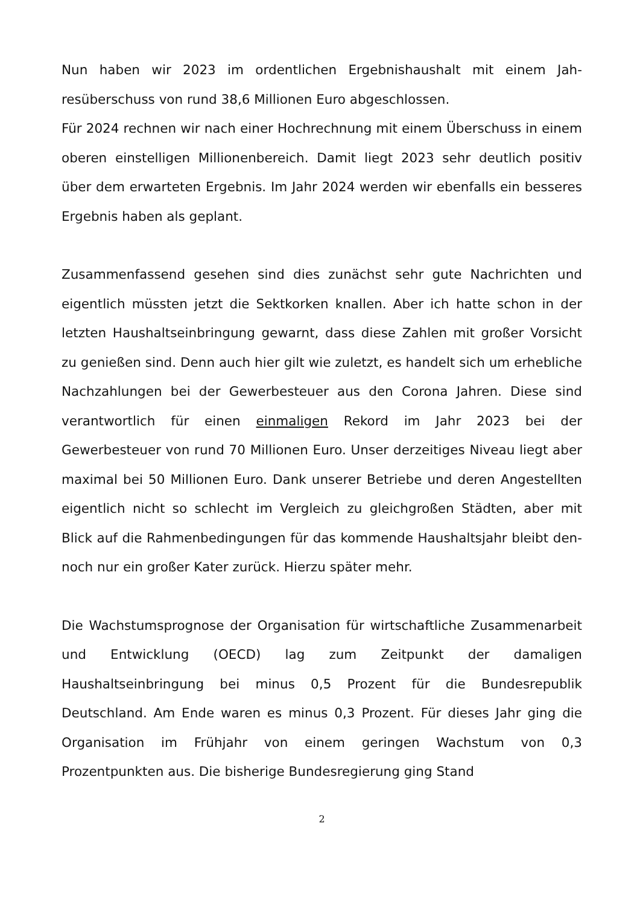Nun haben wir 2023 im ordentlichen Ergebnishaushalt mit einem Jah­resüberschuss von rund 38,6 Millionen Euro abgeschlossen.
Für 2024 rechnen wir nach einer Hochrechnung mit einem Überschuss in einem oberen einstelligen Millionenbereich. Damit liegt 2023 sehr deutlich positiv über dem erwarteten Ergebnis. Im Jahr 2024 werden wir ebenfalls ein besseres Ergebnis haben als geplant.
Zusammenfassend gesehen sind dies zunächst sehr gute Nachrichten und eigentlich müssten jetzt die Sektkorken knallen. Aber ich hatte schon in der letzten Haushaltseinbringung gewarnt, dass diese Zahlen mit großer Vorsicht zu genießen sind. Denn auch hier gilt wie zuletzt, es handelt sich um erhebliche Nachzahlungen bei der Gewerbesteuer aus den Corona Jahren. Diese sind verantwortlich für einen einmaligen Rekord im Jahr 2023 bei der Gewerbesteuer von rund 70 Millionen Euro. Unser derzeitiges Niveau liegt aber maximal bei 50 Millionen Eu­ro. Dank unserer Betriebe und deren Angestellten eigentlich nicht so schlecht im Vergleich zu gleichgroßen Städten, aber mit Blick auf die Rahmenbedingungen für das kommende Haushaltsjahr bleibt den­noch nur ein großer Kater zurück. Hierzu später mehr.
Die Wachstumsprognose der Organisation für wirtschaftliche Zusam­menarbeit und Entwicklung (OECD) lag zum Zeitpunkt der damaligen Haushaltseinbringung bei minus 0,5 Prozent für die Bundesrepublik Deutschland. Am Ende waren es minus 0,3 Prozent. Für dieses Jahr ging die Organisation im Frühjahr von einem geringen Wachstum von 0,3 Prozentpunkten aus. Die bisherige Bundesregierung ging Stand
2